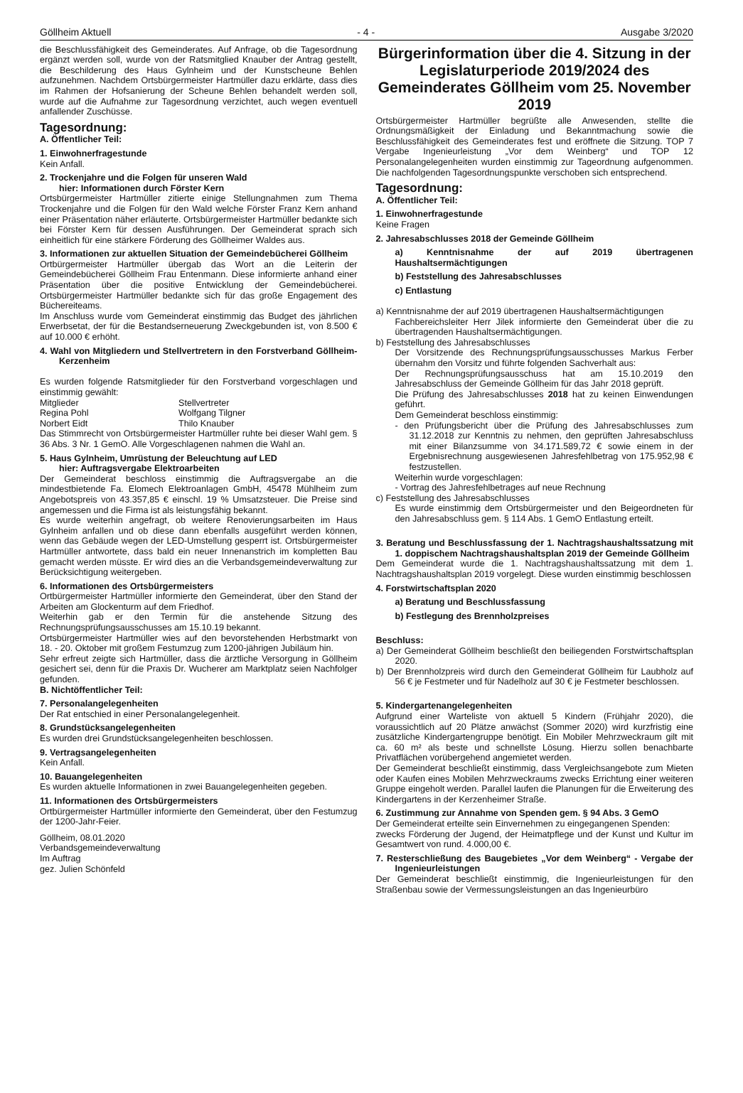Göllheim Aktuell - 4 - Ausgabe 3/2020
die Beschlussfähigkeit des Gemeinderates. Auf Anfrage, ob die Tagesordnung ergänzt werden soll, wurde von der Ratsmitglied Knauber der Antrag gestellt, die Beschilderung des Haus Gylnheim und der Kunstscheune Behlen aufzunehmen. Nachdem Ortsbürgermeister Hartmüller dazu erklärte, dass dies im Rahmen der Hofsanierung der Scheune Behlen behandelt werden soll, wurde auf die Aufnahme zur Tagesordnung verzichtet, auch wegen eventuell anfallender Zuschüsse.
Tagesordnung:
A. Öffentlicher Teil:
1. Einwohnerfragestunde
Kein Anfall.
2. Trockenjahre und die Folgen für unseren Wald
hier: Informationen durch Förster Kern
Ortsbürgermeister Hartmüller zitierte einige Stellungnahmen zum Thema Trockenjahre und die Folgen für den Wald welche Förster Franz Kern anhand einer Präsentation näher erläuterte. Ortsbürgermeister Hartmüller bedankte sich bei Förster Kern für dessen Ausführungen. Der Gemeinderat sprach sich einheitlich für eine stärkere Förderung des Göllheimer Waldes aus.
3. Informationen zur aktuellen Situation der Gemeindebücherei Göllheim
Ortbürgermeister Hartmüller übergab das Wort an die Leiterin der Gemeindebücherei Göllheim Frau Entenmann. Diese informierte anhand einer Präsentation über die positive Entwicklung der Gemeindebücherei. Ortsbürgermeister Hartmüller bedankte sich für das große Engagement des Büchereiteams.
Im Anschluss wurde vom Gemeinderat einstimmig das Budget des jährlichen Erwerbsetat, der für die Bestandserneuerung Zweckgebunden ist, von 8.500 € auf 10.000 € erhöht.
4. Wahl von Mitgliedern und Stellvertretern in den Forstverband Göllheim-Kerzenheim
Es wurden folgende Ratsmitglieder für den Forstverband vorgeschlagen und einstimmig gewählt:
Mitglieder Stellvertreter Regina Pohl Wolfgang Tilgner Norbert Eidt Thilo Knauber
Das Stimmrecht von Ortsbürgermeister Hartmüller ruhte bei dieser Wahl gem. § 36 Abs. 3 Nr. 1 GemO. Alle Vorgeschlagenen nahmen die Wahl an.
5. Haus Gylnheim, Umrüstung der Beleuchtung auf LED
hier: Auftragsvergabe Elektroarbeiten
Der Gemeinderat beschloss einstimmig die Auftragsvergabe an die mindestbietende Fa. Elomech Elektroanlagen GmbH, 45478 Mühlheim zum Angebotspreis von 43.357,85 € einschl. 19 % Umsatzsteuer. Die Preise sind angemessen und die Firma ist als leistungsfähig bekannt.
Es wurde weiterhin angefragt, ob weitere Renovierungsarbeiten im Haus Gylnheim anfallen und ob diese dann ebenfalls ausgeführt werden können, wenn das Gebäude wegen der LED-Umstellung gesperrt ist. Ortsbürgermeister Hartmüller antwortete, dass bald ein neuer Innenanstrich im kompletten Bau gemacht werden müsste. Er wird dies an die Verbandsgemeindeverwaltung zur Berücksichtigung weitergeben.
6. Informationen des Ortsbürgermeisters
Ortbürgermeister Hartmüller informierte den Gemeinderat, über den Stand der Arbeiten am Glockenturm auf dem Friedhof.
Weiterhin gab er den Termin für die anstehende Sitzung des Rechnungsprüfungsausschusses am 15.10.19 bekannt.
Ortsbürgermeister Hartmüller wies auf den bevorstehenden Herbstmarkt von 18. - 20. Oktober mit großem Festumzug zum 1200-jährigen Jubiläum hin.
Sehr erfreut zeigte sich Hartmüller, dass die ärztliche Versorgung in Göllheim gesichert sei, denn für die Praxis Dr. Wucherer am Marktplatz seien Nachfolger gefunden.
B. Nichtöffentlicher Teil:
7. Personalangelegenheiten
Der Rat entschied in einer Personalangelegenheit.
8. Grundstücksangelegenheiten
Es wurden drei Grundstücksangelegenheiten beschlossen.
9. Vertragsangelegenheiten
Kein Anfall.
10. Bauangelegenheiten
Es wurden aktuelle Informationen in zwei Bauangelegenheiten gegeben.
11. Informationen des Ortsbürgermeisters
Ortbürgermeister Hartmüller informierte den Gemeinderat, über den Festumzug der 1200-Jahr-Feier.
Göllheim, 08.01.2020
Verbandsgemeindeverwaltung
Im Auftrag
gez. Julien Schönfeld
Bürgerinformation über die 4. Sitzung in der Legislaturperiode 2019/2024 des Gemeinderates Göllheim vom 25. November 2019
Ortsbürgermeister Hartmüller begrüßte alle Anwesenden, stellte die Ordnungsmäßigkeit der Einladung und Bekanntmachung sowie die Beschlussfähigkeit des Gemeinderates fest und eröffnete die Sitzung. TOP 7 Vergabe Ingenieurleistung „Vor dem Weinberg“ und TOP 12 Personalangelegenheiten wurden einstimmig zur Tageordnung aufgenommen. Die nachfolgenden Tagesordnungspunkte verschoben sich entsprechend.
Tagesordnung:
A. Öffentlicher Teil:
1. Einwohnerfragestunde
Keine Fragen
2. Jahresabschlusses 2018 der Gemeinde Göllheim
a) Kenntnisnahme der auf 2019 übertragenen Haushaltsermächtigungen
b) Feststellung des Jahresabschlusses
c) Entlastung
a) Kenntnisnahme der auf 2019 übertragenen Haushaltsermächtigungen
Fachbereichsleiter Herr Jilek informierte den Gemeinderat über die zu übertragenden Haushaltsermächtigungen.
b) Feststellung des Jahresabschlusses
Der Vorsitzende des Rechnungsprüfungsausschusses Markus Ferber übernahm den Vorsitz und führte folgenden Sachverhalt aus:
Der Rechnungsprüfungsausschuss hat am 15.10.2019 den Jahresabschluss der Gemeinde Göllheim für das Jahr 2018 geprüft.
Die Prüfung des Jahresabschlusses 2018 hat zu keinen Einwendungen geführt.
Dem Gemeinderat beschloss einstimmig:
- den Prüfungsbericht über die Prüfung des Jahresabschlusses zum 31.12.2018 zur Kenntnis zu nehmen, den geprüften Jahresabschluss mit einer Bilanzsumme von 34.171.589,72 € sowie einem in der Ergebnisrechnung ausgewiesenen Jahresfehlbetrag von 175.952,98 € festzustellen.
Weiterhin wurde vorgeschlagen:
- Vortrag des Jahresfehlbetrages auf neue Rechnung
c) Feststellung des Jahresabschlusses
Es wurde einstimmig dem Ortsbürgermeister und den Beigeordneten für den Jahresabschluss gem. § 114 Abs. 1 GemO Entlastung erteilt.
3. Beratung und Beschlussfassung der 1. Nachtragshaushaltssatzung mit 1. doppischem Nachtragshaushaltsplan 2019 der Gemeinde Göllheim
Dem Gemeinderat wurde die 1. Nachtragshaushaltssatzung mit dem 1. Nachtragshaushaltsplan 2019 vorgelegt. Diese wurden einstimmig beschlossen
4. Forstwirtschaftsplan 2020
a) Beratung und Beschlussfassung
b) Festlegung des Brennholzpreises
Beschluss:
a) Der Gemeinderat Göllheim beschließt den beiliegenden Forstwirtschaftsplan 2020.
b) Der Brennholzpreis wird durch den Gemeinderat Göllheim für Laubholz auf 56 € je Festmeter und für Nadelholz auf 30 € je Festmeter beschlossen.
5. Kindergartenangelegenheiten
Aufgrund einer Warteliste von aktuell 5 Kindern (Frühjahr 2020), die voraussichtlich auf 20 Plätze anwächst (Sommer 2020) wird kurzfristig eine zusätzliche Kindergartengruppe benötigt. Ein Mobiler Mehrzweckraum gilt mit ca. 60 m² als beste und schnellste Lösung. Hierzu sollen benachbarte Privatflächen vorübergehend angemietet werden.
Der Gemeinderat beschließt einstimmig, dass Vergleichsangebote zum Mieten oder Kaufen eines Mobilen Mehrzweckraums zwecks Errichtung einer weiteren Gruppe eingeholt werden. Parallel laufen die Planungen für die Erweiterung des Kindergartens in der Kerzenheimer Straße.
6. Zustimmung zur Annahme von Spenden gem. § 94 Abs. 3 GemO
Der Gemeinderat erteilte sein Einvernehmen zu eingegangenen Spenden:
zwecks Förderung der Jugend, der Heimatpflege und der Kunst und Kultur im Gesamtwert von rund. 4.000,00 €.
7. Resterschließung des Baugebietes „Vor dem Weinberg“ - Vergabe der Ingenieurleistungen
Der Gemeinderat beschließt einstimmig, die Ingenieurleistungen für den Straßenbau sowie der Vermessungsleistungen an das Ingenieurbüro